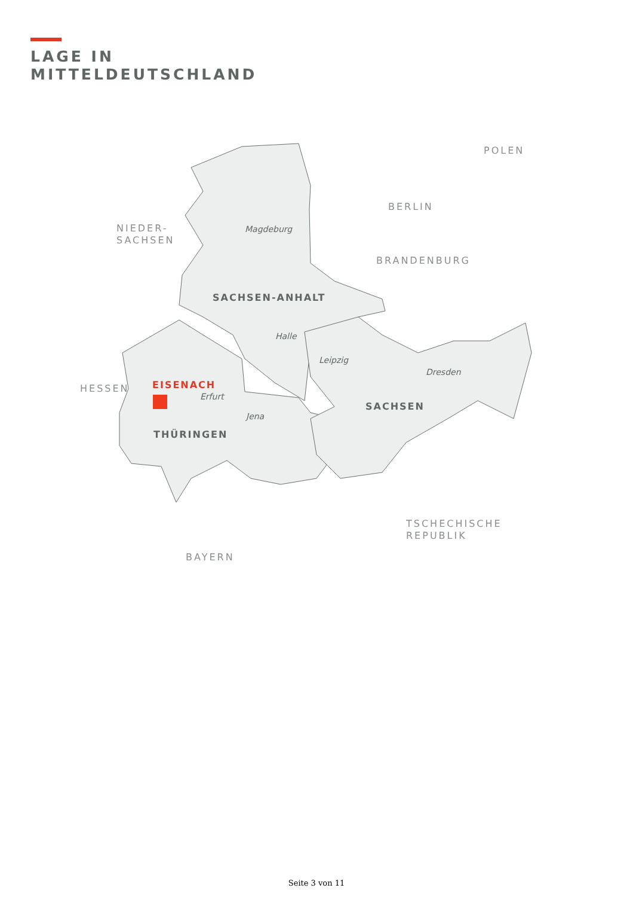LAGE IN
MITTELDEUTSCHLAND
NIEDER-
SACHSEN
POLEN
BERLIN
BRANDENBURG
HESSEN
TSCHECHISCHE
REPUBLIK
BAYERN
Magdeburg
SACHSEN-ANHALT
Halle
Leipzig
Dresden
EISENACH
Erfurt
Jena
SACHSEN
THÜRINGEN
Seite 3 von 11